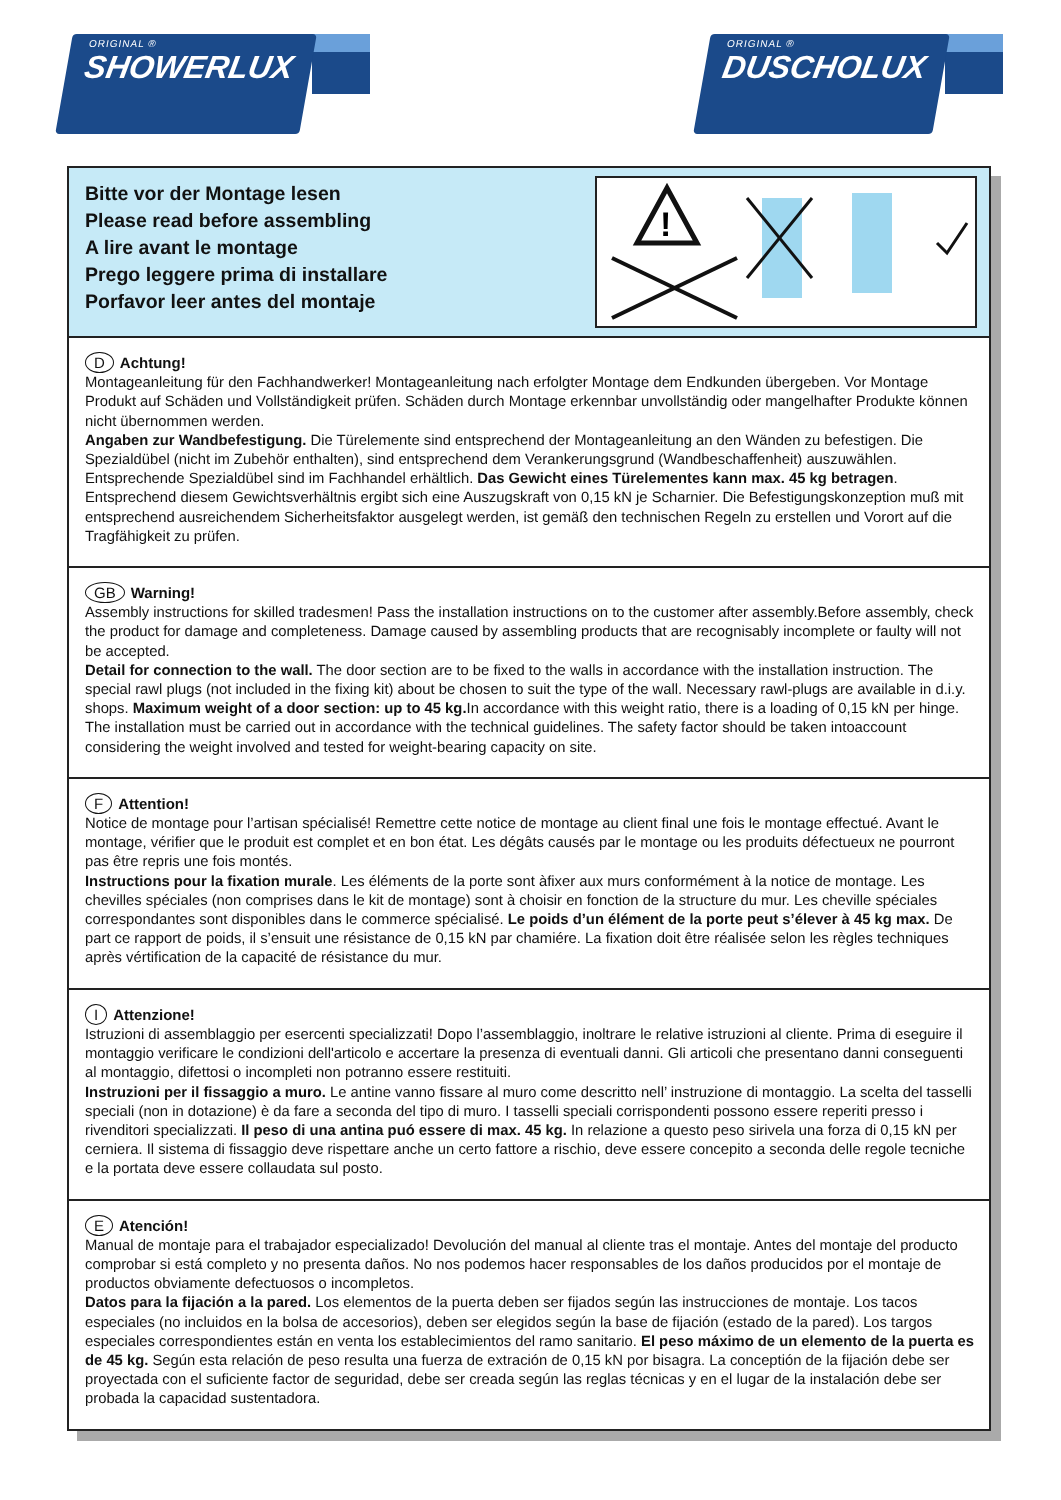ORIGINAL ®
SHOWERLUX
ORIGINAL ®
DUSCHOLUX
Bitte vor der Montage lesen
Please read before assembling
A lire avant le montage
Prego leggere prima di installare
Porfavor leer antes del montaje
!
D Achtung!
Montageanleitung für den Fachhandwerker! Montageanleitung nach erfolgter Montage dem Endkunden übergeben. Vor Montage Produkt auf Schäden und Vollständigkeit prüfen. Schäden durch Montage erkennbar unvollständig oder mangelhafter Produkte können nicht übernommen werden.
Angaben zur Wandbefestigung. Die Türelemente sind entsprechend der Montageanleitung an den Wänden zu befestigen. Die Spezialdübel (nicht im Zubehör enthalten), sind entsprechend dem Verankerungsgrund (Wandbeschaffenheit) auszuwählen. Entsprechende Spezialdübel sind im Fachhandel erhältlich. Das Gewicht eines Türelementes kann max. 45 kg betragen. Entsprechend diesem Gewichtsverhältnis ergibt sich eine Auszugskraft von 0,15 kN je Scharnier. Die Befestigungskonzeption muß mit entsprechend ausreichendem Sicherheitsfaktor ausgelegt werden, ist gemäß den technischen Regeln zu erstellen und Vorort auf die Tragfähigkeit zu prüfen.
GB Warning!
Assembly instructions for skilled tradesmen! Pass the installation instructions on to the customer after assembly.Before assembly, check the product for damage and completeness. Damage caused by assembling products that are recognisably incomplete or faulty will not be accepted.
Detail for connection to the wall. The door section are to be fixed to the walls in accordance with the installation instruction. The special rawl plugs (not included in the fixing kit) about be chosen to suit the type of the wall. Necessary rawl-plugs are available in d.i.y. shops. Maximum weight of a door section: up to 45 kg. In accordance with this weight ratio, there is a loading of 0,15 kN per hinge. The installation must be carried out in accordance with the technical guidelines. The safety factor should be taken intoaccount considering the weight involved and tested for weight-bearing capacity on site.
F Attention!
Notice de montage pour l’artisan spécialisé! Remettre cette notice de montage au client final une fois le montage effectué. Avant le montage, vérifier que le produit est complet et en bon état. Les dégâts causés par le montage ou les produits défectueux ne pourront pas être repris une fois montés.
Instructions pour la fixation murale. Les éléments de la porte sont àfixer aux murs conformément à la notice de montage. Les chevilles spéciales (non comprises dans le kit de montage) sont à choisir en fonction de la structure du mur. Les cheville spéciales correspondantes sont disponibles dans le commerce spécialisé. Le poids d’un élément de la porte peut s’élever à 45 kg max. De part ce rapport de poids, il s’ensuit une résistance de 0,15 kN par chamiére. La fixation doit être réalisée selon les règles techniques après vértification de la capacité de résistance du mur.
I Attenzione!
Istruzioni di assemblaggio per esercenti specializzati! Dopo l’assemblaggio, inoltrare le relative istruzioni al cliente. Prima di eseguire il montaggio verificare le condizioni dell'articolo e accertare la presenza di eventuali danni. Gli articoli che presentano danni conseguenti al montaggio, difettosi o incompleti non potranno essere restituiti.
Instruzioni per il fissaggio a muro. Le antine vanno fissare al muro come descritto nell’ instruzione di montaggio. La scelta del tasselli speciali (non in dotazione) è da fare a seconda del tipo di muro. I tasselli speciali corrispondenti possono essere reperiti presso i rivenditori specializzati. Il peso di una antina puó essere di max. 45 kg. In relazione a questo peso sirivela una forza di 0,15 kN per cerniera. Il sistema di fissaggio deve rispettare anche un certo fattore a rischio, deve essere concepito a seconda delle regole tecniche e la portata deve essere collaudata sul posto.
E Atención!
Manual de montaje para el trabajador especializado! Devolución del manual al cliente tras el montaje. Antes del montaje del producto comprobar si está completo y no presenta daños. No nos podemos hacer responsables de los daños producidos por el montaje de productos obviamente defectuosos o incompletos.
Datos para la fijación a la pared. Los elementos de la puerta deben ser fijados según las instrucciones de montaje. Los tacos especiales (no incluidos en la bolsa de accesorios), deben ser elegidos según la base de fijación (estado de la pared). Los targos especiales correspondientes están en venta los establecimientos del ramo sanitario. El peso máximo de un elemento de la puerta es de 45 kg. Según esta relación de peso resulta una fuerza de extración de 0,15 kN por bisagra. La conceptión de la fijación debe ser proyectada con el suficiente factor de seguridad, debe ser creada según las reglas técnicas y en el lugar de la instalación debe ser probada la capacidad sustentadora.